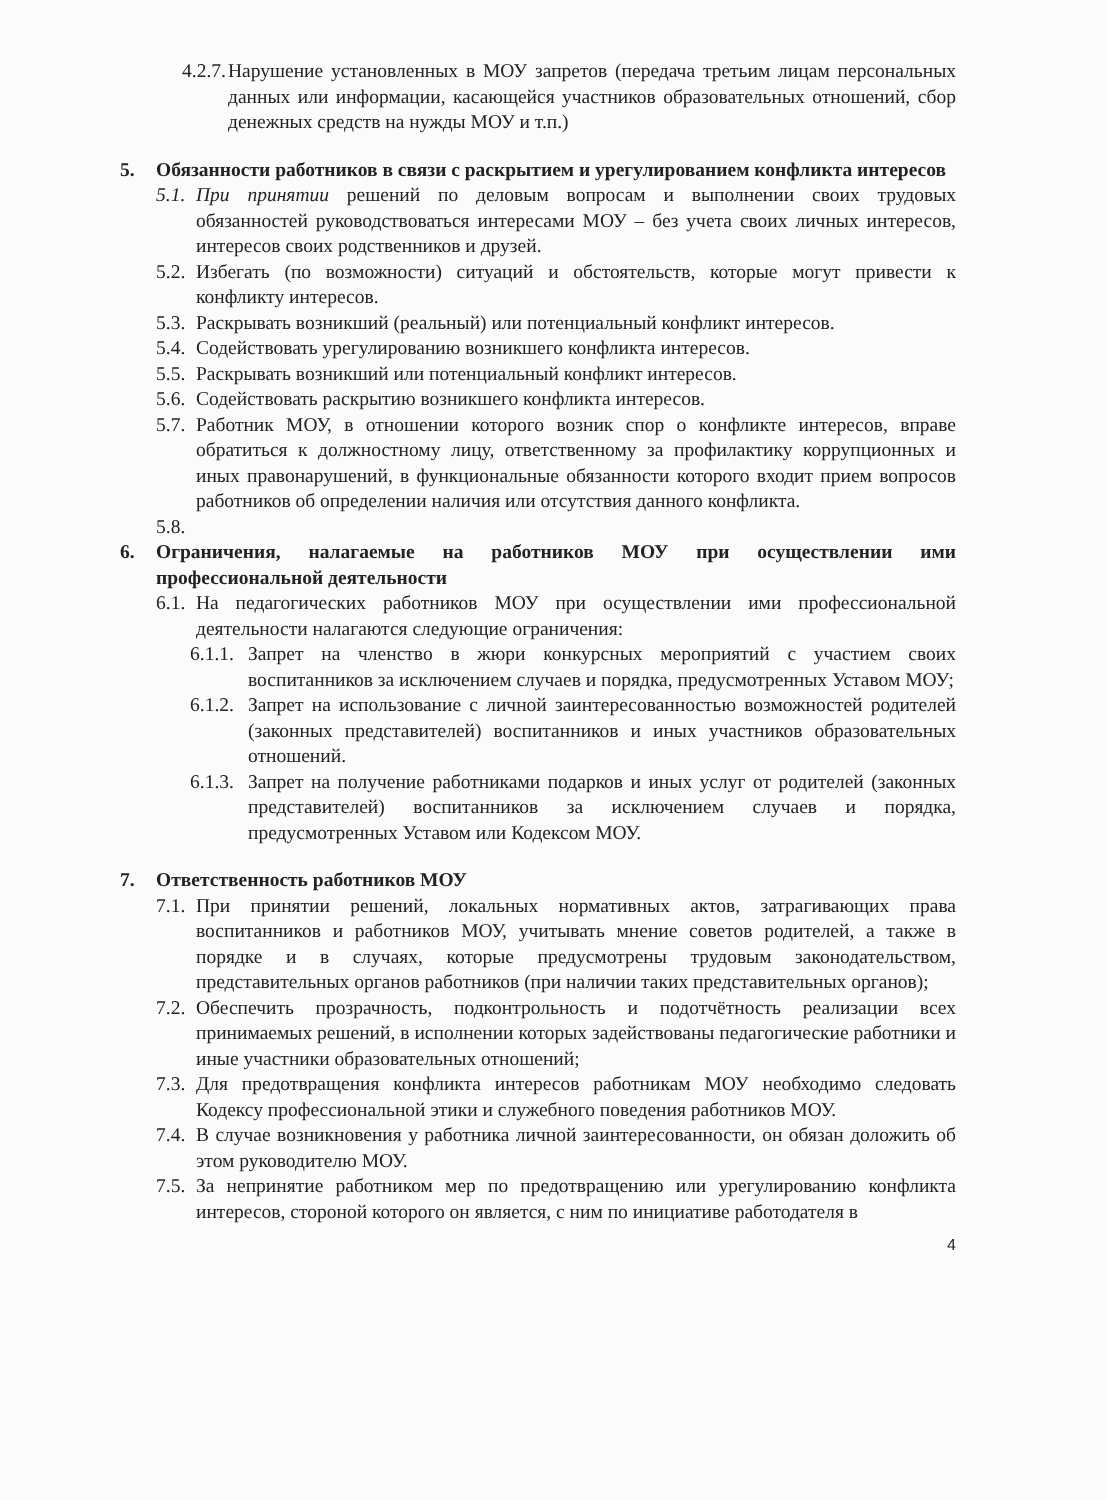4.2.7. Нарушение установленных в МОУ запретов (передача третьим лицам персональных данных или информации, касающейся участников образовательных отношений, сбор денежных средств на нужды МОУ и т.п.)
5. Обязанности работников в связи с раскрытием и урегулированием конфликта интересов
5.1. При принятии решений по деловым вопросам и выполнении своих трудовых обязанностей руководствоваться интересами МОУ – без учета своих личных интересов, интересов своих родственников и друзей.
5.2. Избегать (по возможности) ситуаций и обстоятельств, которые могут привести к конфликту интересов.
5.3. Раскрывать возникший (реальный) или потенциальный конфликт интересов.
5.4. Содействовать урегулированию возникшего конфликта интересов.
5.5. Раскрывать возникший или потенциальный конфликт интересов.
5.6. Содействовать раскрытию возникшего конфликта интересов.
5.7. Работник МОУ, в отношении которого возник спор о конфликте интересов, вправе обратиться к должностному лицу, ответственному за профилактику коррупционных и иных правонарушений, в функциональные обязанности которого входит прием вопросов работников об определении наличия или отсутствия данного конфликта.
5.8.
6. Ограничения, налагаемые на работников МОУ при осуществлении ими профессиональной деятельности
6.1. На педагогических работников МОУ при осуществлении ими профессиональной деятельности налагаются следующие ограничения:
6.1.1. Запрет на членство в жюри конкурсных мероприятий с участием своих воспитанников за исключением случаев и порядка, предусмотренных Уставом МОУ;
6.1.2. Запрет на использование с личной заинтересованностью возможностей родителей (законных представителей) воспитанников и иных участников образовательных отношений.
6.1.3. Запрет на получение работниками подарков и иных услуг от родителей (законных представителей) воспитанников за исключением случаев и порядка, предусмотренных Уставом или Кодексом МОУ.
7. Ответственность работников МОУ
7.1. При принятии решений, локальных нормативных актов, затрагивающих права воспитанников и работников МОУ, учитывать мнение советов родителей, а также в порядке и в случаях, которые предусмотрены трудовым законодательством, представительных органов работников (при наличии таких представительных органов);
7.2. Обеспечить прозрачность, подконтрольность и подотчётность реализации всех принимаемых решений, в исполнении которых задействованы педагогические работники и иные участники образовательных отношений;
7.3. Для предотвращения конфликта интересов работникам МОУ необходимо следовать Кодексу профессиональной этики и служебного поведения работников МОУ.
7.4. В случае возникновения у работника личной заинтересованности, он обязан доложить об этом руководителю МОУ.
7.5. За непринятие работником мер по предотвращению или урегулированию конфликта интересов, стороной которого он является, с ним по инициативе работодателя в
4